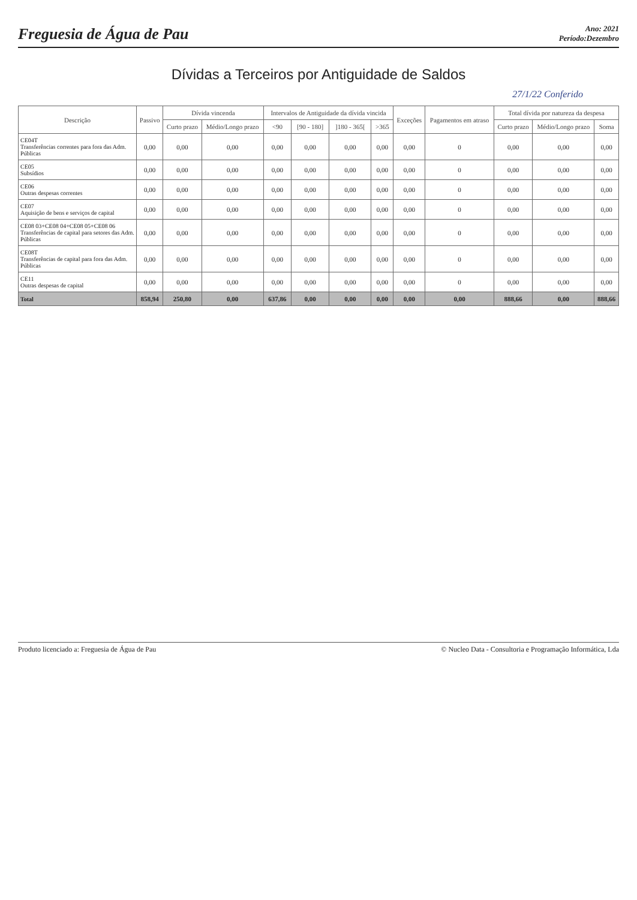Freguesia de Água de Pau
Ano: 2021
Período:Dezembro
Dívidas a Terceiros por Antiguidade de Saldos
27/1/22 Conferido
| Descrição | Passivo | Dívida vincenda | | Intervalos de Antiguidade da dívida vincida | | | | Exceções | Pagamentos em atraso | Total dívida por natureza da despesa | | |
| --- | --- | --- | --- | --- | --- | --- | --- | --- | --- | --- | --- | --- |
| | | Curto prazo | Médio/Longo prazo | <90 | [90 - 180] | ]180 - 365[ | >365 | | | Curto prazo | Médio/Longo prazo | Soma |
| CE04T Transferências correntes para fora das Adm. Públicas | 0,00 | 0,00 | 0,00 | 0,00 | 0,00 | 0,00 | 0,00 | 0,00 | 0 | 0,00 | 0,00 | 0,00 |
| CE05 Subsídios | 0,00 | 0,00 | 0,00 | 0,00 | 0,00 | 0,00 | 0,00 | 0,00 | 0 | 0,00 | 0,00 | 0,00 |
| CE06 Outras despesas correntes | 0,00 | 0,00 | 0,00 | 0,00 | 0,00 | 0,00 | 0,00 | 0,00 | 0 | 0,00 | 0,00 | 0,00 |
| CE07 Aquisição de bens e serviços de capital | 0,00 | 0,00 | 0,00 | 0,00 | 0,00 | 0,00 | 0,00 | 0,00 | 0 | 0,00 | 0,00 | 0,00 |
| CE08 03+CE08 04+CE08 05+CE08 06 Transferências de capital para setores das Adm. Públicas | 0,00 | 0,00 | 0,00 | 0,00 | 0,00 | 0,00 | 0,00 | 0,00 | 0 | 0,00 | 0,00 | 0,00 |
| CE08T Transferências de capital para fora das Adm. Públicas | 0,00 | 0,00 | 0,00 | 0,00 | 0,00 | 0,00 | 0,00 | 0,00 | 0 | 0,00 | 0,00 | 0,00 |
| CE11 Outras despesas de capital | 0,00 | 0,00 | 0,00 | 0,00 | 0,00 | 0,00 | 0,00 | 0,00 | 0 | 0,00 | 0,00 | 0,00 |
| Total | 858,94 | 250,80 | 0,00 | 637,86 | 0,00 | 0,00 | 0,00 | 0,00 | 0,00 | 888,66 | 0,00 | 888,66 |
Produto licenciado a: Freguesia de Água de Pau © Nucleo Data - Consultoria e Programação Informática, Lda